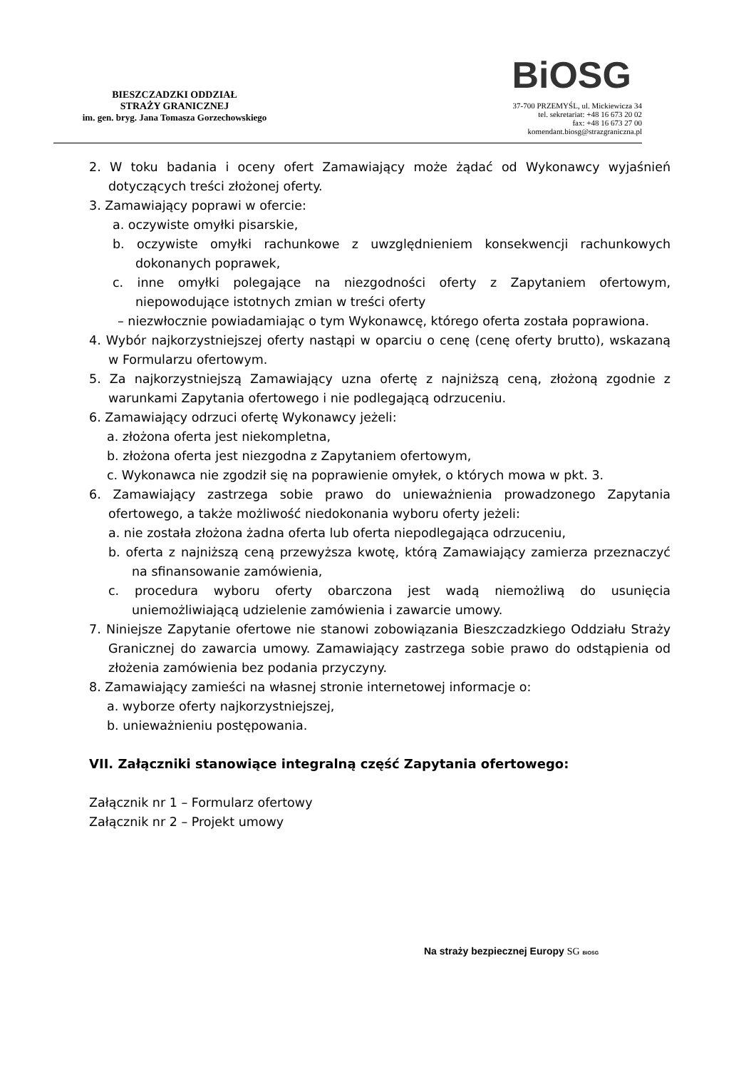BIESZCZADZKI ODDZIAŁ
STRAŻY GRANICZNEJ
im. gen. bryg. Jana Tomasza Gorzechowskiego
BiOSG
37-700 PRZEMYŚL, ul. Mickiewicza 34
tel. sekretariat: +48 16 673 20 02
fax: +48 16 673 27 00
komendant.biosg@strazgraniczna.pl
2. W toku badania i oceny ofert Zamawiający może żądać od Wykonawcy wyjaśnień dotyczących treści złożonej oferty.
3. Zamawiający poprawi w ofercie:
a. oczywiste omyłki pisarskie,
b. oczywiste omyłki rachunkowe z uwzględnieniem konsekwencji rachunkowych dokonanych poprawek,
c. inne omyłki polegające na niezgodności oferty z Zapytaniem ofertowym, niepowodujące istotnych zmian w treści oferty
– niezwłocznie powiadamiając o tym Wykonawcę, którego oferta została poprawiona.
4. Wybór najkorzystniejszej oferty nastąpi w oparciu o cenę (cenę oferty brutto), wskazaną w Formularzu ofertowym.
5. Za najkorzystniejszą Zamawiający uzna ofertę z najniższą ceną, złożoną zgodnie z warunkami Zapytania ofertowego i nie podlegającą odrzuceniu.
6. Zamawiający odrzuci ofertę Wykonawcy jeżeli:
a. złożona oferta jest niekompletna,
b. złożona oferta jest niezgodna z Zapytaniem ofertowym,
c. Wykonawca nie zgodził się na poprawienie omyłek, o których mowa w pkt. 3.
6. Zamawiający zastrzega sobie prawo do unieważnienia prowadzonego Zapytania ofertowego, a także możliwość niedokonania wyboru oferty jeżeli:
a. nie została złożona żadna oferta lub oferta niepodlegająca odrzuceniu,
b. oferta z najniższą ceną przewyższa kwotę, którą Zamawiający zamierza przeznaczyć na sfinansowanie zamówienia,
c. procedura wyboru oferty obarczona jest wadą niemożliwą do usunięcia uniemożliwiającą udzielenie zamówienia i zawarcie umowy.
7. Niniejsze Zapytanie ofertowe nie stanowi zobowiązania Bieszczadzkiego Oddziału Straży Granicznej do zawarcia umowy. Zamawiający zastrzega sobie prawo do odstąpienia od złożenia zamówienia bez podania przyczyny.
8. Zamawiający zamieści na własnej stronie internetowej informacje o:
a. wyborze oferty najkorzystniejszej,
b. unieważnieniu postępowania.
VII. Załączniki stanowiące integralną część Zapytania ofertowego:
Załącznik nr 1 – Formularz ofertowy
Załącznik nr 2 – Projekt umowy
Na straży bezpiecznej Europy SG BiOSG